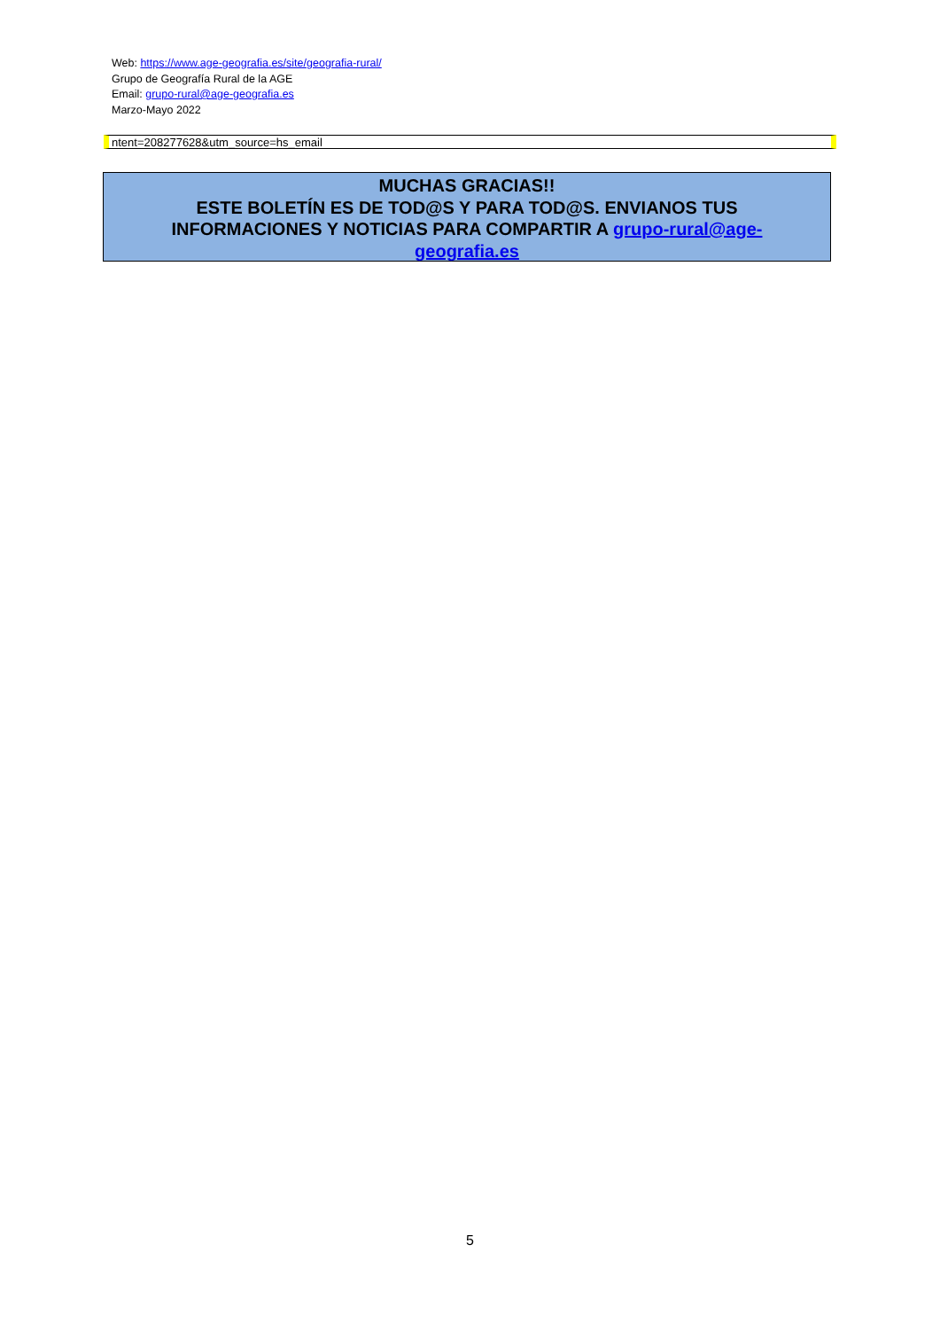Web: https://www.age-geografia.es/site/geografia-rural/
Grupo de Geografía Rural de la AGE
Email: grupo-rural@age-geografia.es
Marzo-Mayo 2022
ntent=208277628&utm_source=hs_email
MUCHAS GRACIAS!!
ESTE BOLETÍN ES DE TOD@S Y PARA TOD@S. ENVIANOS TUS INFORMACIONES Y NOTICIAS PARA COMPARTIR A grupo-rural@age-geografia.es
5